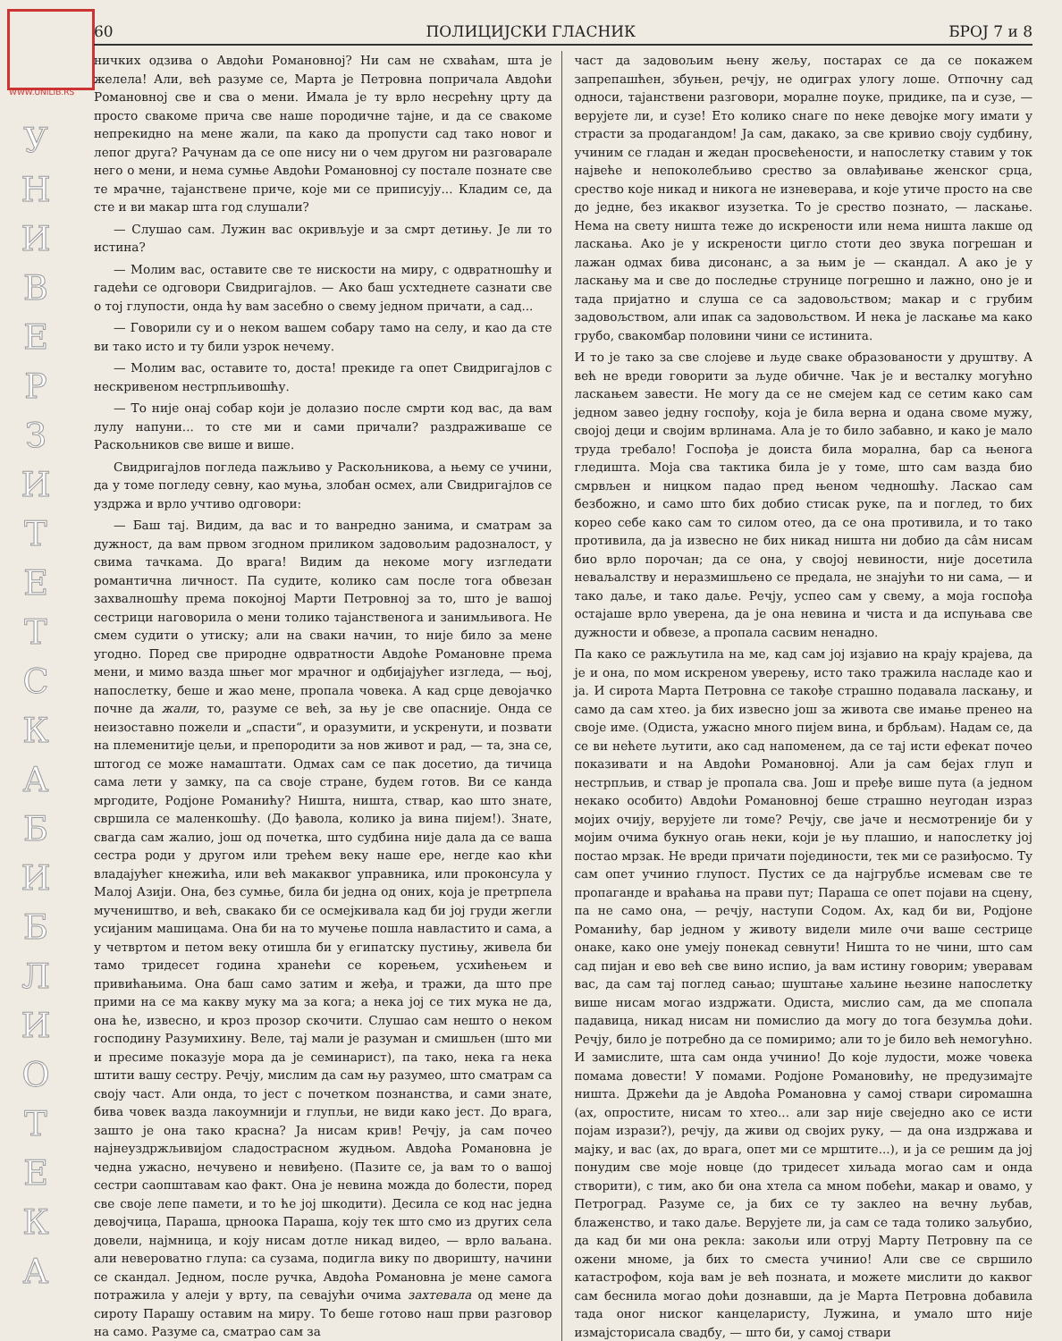WWW.UNILIB.RS
У Н И В Е Р З И Т Е Т С К А Б И Б Л И О Т Е К А
60 ПОЛИЦИЈСКИ ГЛАСНИК БРОЈ 7 и 8
ничких одзива о Авдоћи Романовној? Ни сам не схваћам, шта је желела! Али, већ разуме се, Марта је Петровна попричала Авдоћи Романовној све и сва о мени. Имала је ту врло несрећну црту да просто свакоме прича све наше породичне тајне, и да се свакоме непрекидно на мене жали, па како да пропусти сад тако новог и лепог друга? Рачунам да се опе нису ни о чем другом ни разговарале него о мени, и нема сумње Авдоћи Романовној су постале познате све те мрачне, тајанствене приче, које ми се приписују... Кладим се, да сте и ви макар шта год слушали?
— Слушао сам. Лужин вас окривљује и за смрт детињу. Је ли то истина?
— Молим вас, оставите све те нискости на миру, с одвратношћу и гадећи се одговори Свидригајлов. — Ако баш усхтеднете сазнати све о тој глупости, онда ћу вам засебно о свему једном причати, а сад...
— Говорили су и о неком вашем собару тамо на селу, и као да сте ви тако исто и ту били узрок нечему.
— Молим вас, оставите то, доста! прекиде га опет Свидригајлов с нескривеном нестрпљивошћу.
— То није онај собар који је долазио после смрти код вас, да вам лулу напуни... то сте ми и сами причали? раздраживаше се Раскољников све више и више.
Свидригајлов погледа пажљиво у Раскољникова, а њему се учини, да у томе погледу севну, као муња, злобан осмех, али Свидригајлов се уздржа и врло учтиво одговори:
— Баш тај. Видим, да вас и то ванредно занима, и сматрам за дужност, да вам првом згодном приликом задовољим радозналост, у свима тачкама. До врага! Видим да некоме могу изгледати романтична личност. Па судите, колико сам после тога обвезан захвалношћу према покојној Марти Петровној за то, што је вашој сестрици наговорила о мени толико тајанственога и занимљивога. Не смем судити о утиску; али на сваки начин, то није било за мене угодно. Поред све природне одвратности Авдоће Романовне према мени, и мимо вазда шњег мог мрачног и одбијајућег изгледа, — њој, напослетку, беше и жао мене, пропала човека. А кад срце девојачко почне да жали, то, разуме се већ, за њу је све опасније. Онда се неизоставно пожели и „спасти“, и оразумити, и ускренути, и позвати на племенитије цељи, и препородити за нов живот и рад, — та, зна се, штогод се може намаштати. Одмах сам се пак досетио, да тичица сама лети у замку, па са своје стране, будем готов. Ви се канда мргодите, Родјоне Романићу? Ништа, ништа, ствар, као што знате, свршила се маленкошћу. (До ђавола, колико ја вина пијем!). Знате, свагда сам жалио, још од почетка, што судбина није дала да се ваша сестра роди у другом или трећем веку наше ере, негде као кћи владајућег кнежића, или већ макаквог управника, или проконсула у Малој Азији. Она, без сумње, била би једна од оних, која је претрпела мучеништво, и већ, свакако би се осмејкивала кад би јој груди жегли усијаним машицама. Она би на то мучење пошла навластито и сама, а у четвртом и петом веку отишла би у египатску пустињу, живела би тамо тридесет година хранећи се корењем, усхићењем и привићањима. Она баш само затим и жеђа, и тражи, да што пре прими на се ма какву муку ма за кога; а нека јој се тих мука не да, она ће, извесно, и кроз прозор скочити. Слушао сам нешто о неком господину Разумихину. Веле, тај мали је разуман и смишљен (што ми и пресиме показује мора да је семинарист), па тако, нека га нека штити вашу сестру. Речју, мислим да сам њу разумео, што сматрам са своју част. Али онда, то јест с почетком познанства, и сами знате, бива човек вазда лакоумнији и глупљи, не види како јест. До врага, зашто је она тако красна? Ја нисам крив! Речју, ја сам почео најнеуздржљивијом сладострасном жудњом. Авдоћа Романовна је чедна ужасно, нечувено и невиђено. (Пазите се, ја вам то о вашој сестри саопштавам као факт. Она је невина можда до болести, поред све своје лепе памети, и то ће јој шкодити). Десила се код нас једна девојчица, Параша, црноока Параша, коју тек што смо из других села довели, најмница, и коју нисам дотле никад видео, — врло ваљана. али невероватно глупа: са сузама, подигла вику по дворишту, начини се скандал. Једном, после ручка, Авдоћа Романовна је мене самога потражила у алеји у врту, па севајући очима захтевала од мене да сироту Парашу оставим на миру. То беше готово наш први разговор на само. Разуме са, сматрао сам за
част да задовољим њену жељу, постарах се да се покажем запрепашћен, збуњен, речју, не одиграх улогу лоше. Отпочну сад односи, тајанствени разговори, моралне поуке, придике, па и сузе, — верујете ли, и сузе! Ето колико снаге по неке девојке могу имати у страсти за продагандом! Ја сам, дакако, за све кривио своју судбину, учиним се гладан и жедан просвећености, и напослетку ставим у ток највеће и непоколебљиво срество за овлађивање женског срца, срество које никад и никога не изневерава, и које утиче просто на све до једне, без икаквог изузетка. То је срество познато, — ласкање. Нема на свету ништа теже до искрености или нема ништа лакше од ласкања. Ако је у искрености цигло стоти део звука погрешан и лажан одмах бива дисонанс, а за њим је — скандал. А ако је у ласкању ма и све до последње струнице погрешно и лажно, оно је и тада пријатно и слуша се са задовољством; макар и с грубим задовољством, али ипак са задовољством. И нека је ласкање ма како грубо, свакомбар половини чини се истинита.
И то је тако за све слојеве и људе сваке образованости у друштву. А већ не вреди говорити за људе обичне. Чак је и весталку могућно ласкањем завести. Не могу да се не смејем кад се сетим како сам једном завео једну госпођу, која је била верна и одана своме мужу, својој деци и својим врлинама. Ала је то било забавно, и како је мало труда требало! Госпођа је доиста била морална, бар са њеногa гледишта. Моја сва тактика била је у томе, што сам вазда био смрвљен и ницком падао пред њеном чедношћу. Ласкао сам безбожно, и само што бих добио стисак руке, па и поглед, то бих кореo себе како сам то силом отео, да се она противила, и то тако противила, да ја извесно не бих никад ништа ни добио да сâм нисам био врло порочан; да се она, у својој невиности, није досетила неваљалству и неразмишљено се предала, не знајући то ни сама, — и тако даље, и тако даље. Речју, успео сам у свему, а моја госпођа остајаше врло уверена, да је она невина и чиста и да испуњава све дужности и обвезе, а пропала сасвим ненадно.
Па како се ражљутила на ме, кад сам јој изјавио на крају крајева, да је и она, по мом искреном уверењу, исто тако тражила насладе као и ја. И сирота Марта Петровна се такође страшно подавала ласкању, и само да сам хтео. ја бих извесно још за живота све имање пренео на своје име. (Одиста, ужасно много пијем вина, и брбљам). Надам се, да се ви нећете љутити, ако сад напоменем, да се тај исти ефекат почео показивати и на Авдоћи Романовној. Али ја сам бејах глуп и нестрпљив, и ствар је пропала сва. Још и пређе више пута (а једном некако особито) Авдоћи Романовној беше страшно неугодан израз мојих очију, верујете ли томе? Речју, све јаче и несмотреније би у мојим очима букнуо огањ неки, који је њу плашио, и напослетку јој постао мрзак. Не вреди причати појединости, тек ми се разиђосмо. Ту сам опет учинио глупост. Пустих се да најгрубље исмевам све те пропаганде и враћања на прави пут; Параша се опет појави на сцену, па не само она, — речју, наступи Содом. Ах, кад би ви, Родјоне Романићу, бар једном у животу видели миле очи ваше сестрице онаке, како оне умеју понекад севнути! Ништа то не чини, што сам сад пијан и ево већ све вино испио, ја вам истину говорим; уверавам вас, да сам тај поглед сањао; шуштање хаљине њезине напослетку више нисам могао издржати. Одиста, мислио сам, да ме спопала падавица, никад нисам ни помислио да могу до тога безумља доћи. Речју, било је потребно да се помиримо; али то је било већ немогућно. И замислите, шта сам онда учинио! До које лудости, може човека помама довести! У помами. Родјоне Романовићу, не предузимајте ништа. Држећи да је Авдоћа Романовна у самој ствари сиромашна (ах, опростите, нисам то хтео... али зар није свеједно ако се исти појам изрази?), речју, да живи од својих руку, — да она издржава и мајку, и вас (ах, до врага, опет ми се мрштите...), и ја се решим да јој понудим све моје новце (до тридесет хиљада могао сам и онда створити), с тим, ако би она хтела са мном побећи, макар и овамо, у Петроград. Разуме се, ја бих се ту заклео на вечну љубав, блаженство, и тако даље. Верујете ли, ја сам се тада толико заљубио, да кад би ми она рекла: закољи или отруј Марту Петровну па се ожени мноме, ја бих то сместа учинио! Али све се свршило катастрофом, која вам је већ позната, и можете мислити до каквог сам беснила могао доћи дознавши, да је Марта Петровна добавила тада оног ниског канцеларисту, Лужина, и умало што није измајсторисала свадбу, — што би, у самој ствари